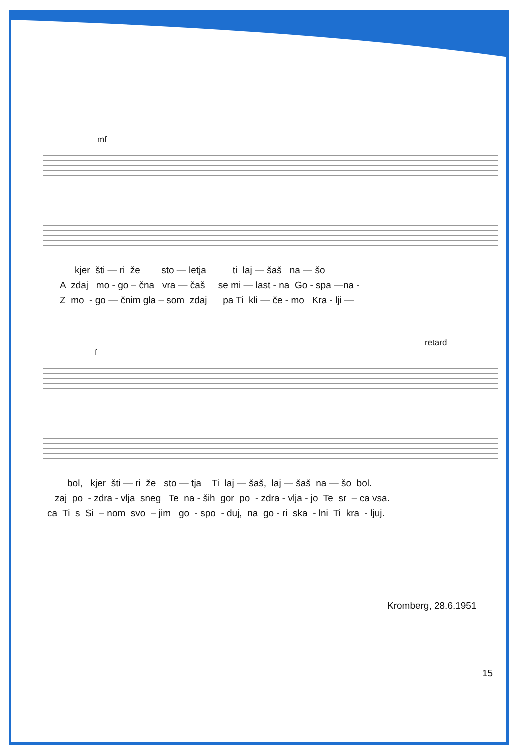mf
kjer šti — ri že sto — letja ti laj — šaš na — šo
A zdaj mo - go – čna vra — čaš se mi — last - na Go - spa —na -
Z mo - go — čnim gla – som zdaj pa Ti kli — če - mo Kra - lji —
retard
f
bol, kjer šti — ri že sto — tja Ti laj — šaš, laj — šaš na — šo bol.
zaj po - zdra - vlja sneg Te na - ših gor po - zdra - vlja - jo Te sr – ca vsa.
ca Ti s Si – nom svo – jim go - spo - duj, na go - ri ska - lni Ti kra - ljuj.
Kromberg, 28.6.1951
15